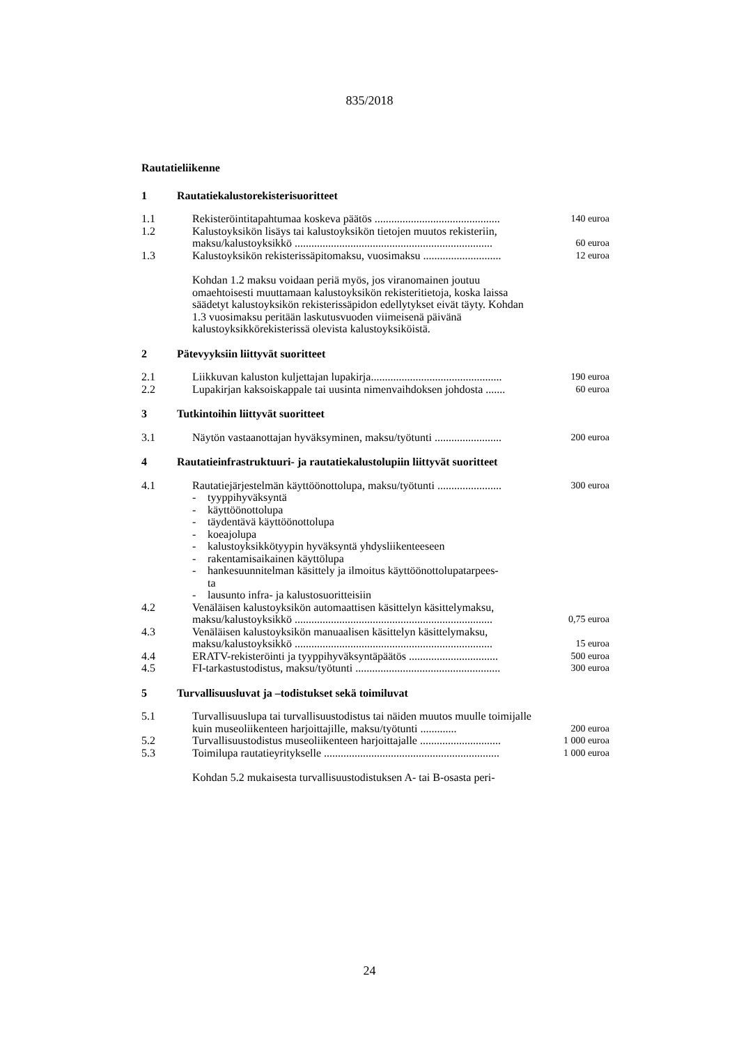835/2018
Rautatieliikenne
1 Rautatiekalustorekisterisuoritteet
| 1.1 | Rekisteröintitapahtumaa koskeva päätös ............................................. | 140 euroa |
| 1.2 | Kalustoyksikön lisäys tai kalustoyksikön tietojen muutos rekisteriin, maksu/kalustoyksikkö ....................................................................... | 60 euroa |
| 1.3 | Kalustoyksikön rekisterissäpitomaksu, vuosimaksu ............................ | 12 euroa |
Kohdan 1.2 maksu voidaan periä myös, jos viranomainen joutuu omaehtoisesti muuttamaan kalustoyksikön rekisteritietoja, koska laissa säädetyt kalustoyksikön rekisterissäpidon edellytykset eivät täyty. Kohdan 1.3 vuosimaksu peritään laskutusvuoden viimeisenä päivänä kalustoyksikkörekisterissä olevista kalustoyksiköistä.
2 Pätevyyksiin liittyvät suoritteet
| 2.1 | Liikkuvan kaluston kuljettajan lupakirja............................................... | 190 euroa |
| 2.2 | Lupakirjan kaksoiskappale tai uusinta nimenvaihdoksen johdosta ....... | 60 euroa |
3 Tutkintoihin liittyvät suoritteet
| 3.1 | Näytön vastaanottajan hyväksyminen, maksu/työtunti ........................ | 200 euroa |
4 Rautatieinfrastruktuuri- ja rautatiekalustolupiin liittyvät suoritteet
| 4.1 | Rautatiejärjestelmän käyttöönottolupa, maksu/työtunti ....................... | 300 euroa |
| | - tyyppihyväksyntä - käyttöönottolupa - täydentävä käyttöönottolupa - koeajolupa - kalustoyksikkötyypin hyväksyntä yhdysliikenteeseen - rakentamisaikainen käyttölupa - hankesuunnitelman käsittely ja ilmoitus käyttöönottolupatarpees- ta - lausunto infra- ja kalustosuoritteisiin | |
| 4.2 | Venäläisen kalustoyksikön automaattisen käsittelyn käsittelymaksu, maksu/kalustoyksikkö ....................................................................... | 0,75 euroa |
| 4.3 | Venäläisen kalustoyksikön manuaalisen käsittelyn käsittelymaksu, maksu/kalustoyksikkö ....................................................................... | 15 euroa |
| 4.4 | ERATV-rekisteröinti ja tyyppihyväksyntäpäätös ................................ | 500 euroa |
| 4.5 | FI-tarkastustodistus, maksu/työtunti .................................................... | 300 euroa |
5 Turvallisuusluvat ja –todistukset sekä toimiluvat
| 5.1 | Turvallisuuslupa tai turvallisuustodistus tai näiden muutos muulle toimijalle kuin museoliikenteen harjoittajille, maksu/työtunti ............. | 200 euroa |
| 5.2 | Turvallisuustodistus museoliikenteen harjoittajalle ............................. | 1 000 euroa |
| 5.3 | Toimilupa rautatieyritykselle ............................................................... | 1 000 euroa |
Kohdan 5.2 mukaisesta turvallisuustodistuksen A- tai B-osasta peri-
24